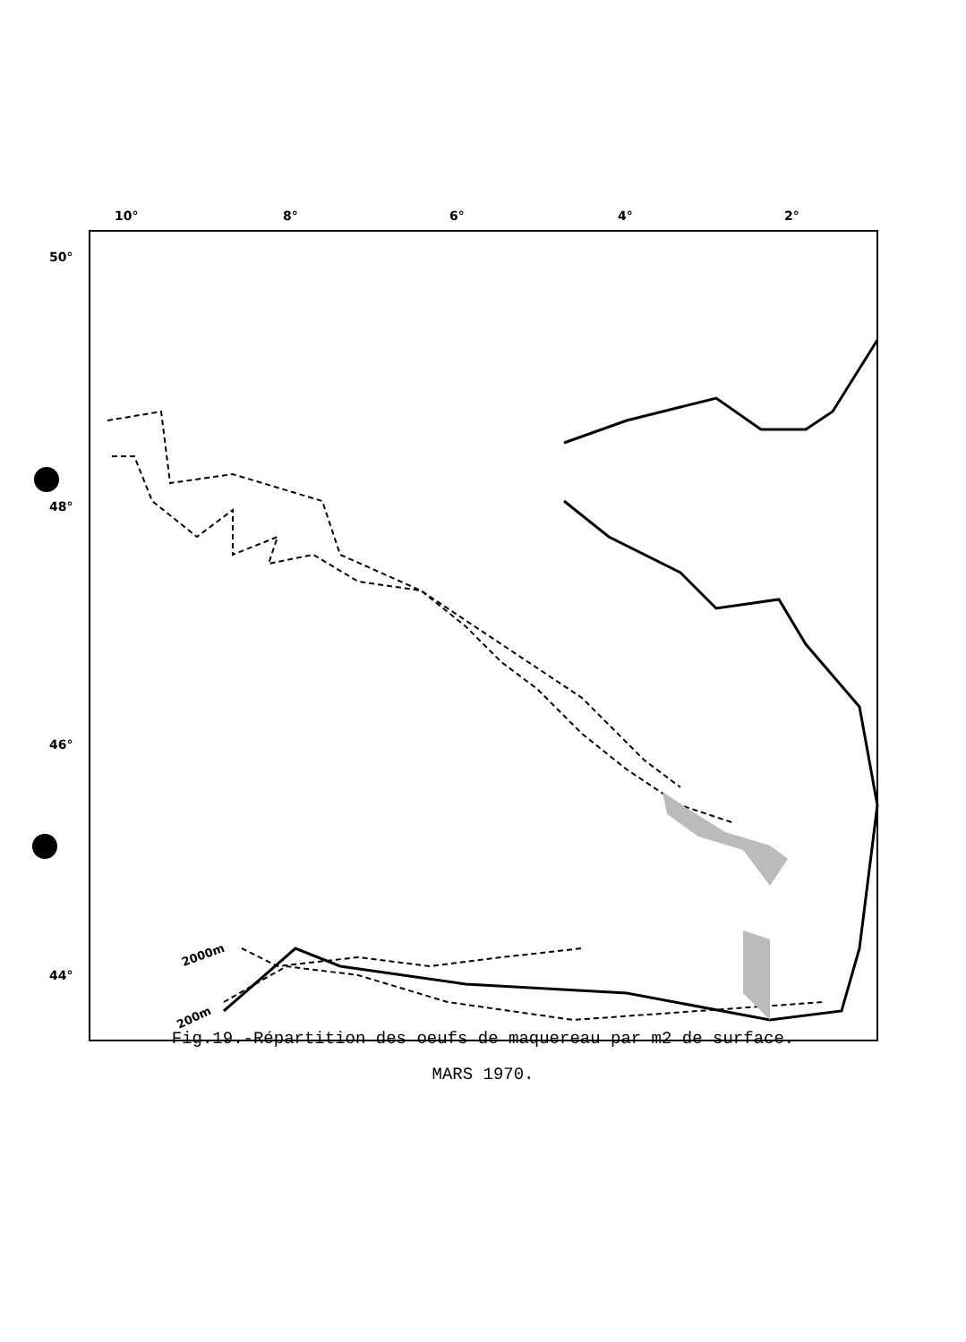10°
8°
6°
4°
2°
50°
48°
46°
44°
2000m
200m
Fig.19.-Répartition des oeufs de maquereau par m2 de surface.
MARS 1970.